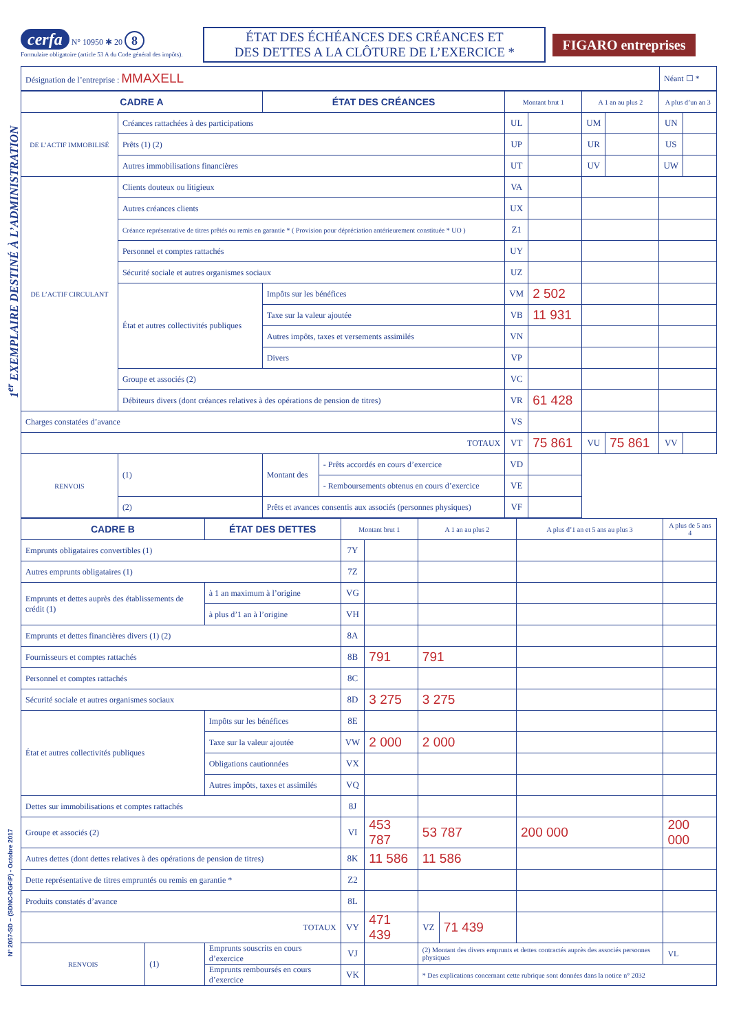1<sup>er</sup> EXEMPLAIRE DESTINÉ À L’ADMINISTRATION
N° 2057-SD – (SDNC-DGFiP) - Octobre 2017
cerfa N° 10950 ✱ 20 8
Formulaire obligatoire (article 53 A du Code général des impôts).
ÉTAT DES ÉCHÉANCES DES CRÉANCES ET
DES DETTES A LA CLÔTURE DE L’EXERCICE *
FIGARO entreprises
| Désignation de l’entreprise : MMAXELL | Néant ☐ * |
| CADRE A | | ÉTAT DES CRÉANCES | | Montant brut 1 | | A 1 an au plus 2 | | A plus d’un an 3 | |
| --- | --- | --- | --- | --- | --- | --- | --- | --- | --- |
| DE L’ACTIF IMMOBILISÉ | Créances rattachées à des participations | | | UL | | UM | | UN | |
| | Prêts (1) (2) | | | UP | | UR | | US | |
| | Autres immobilisations financières | | | UT | | UV | | UW | |
| DE L’ACTIF CIRCULANT | Clients douteux ou litigieux | | | VA | | | | | |
| | Autres créances clients | | | UX | | | | | |
| | Créance représentative de titres prêtés ou remis en garantie * ( Provision pour dépréciation antérieurement constituée * UO ) | | | Z1 | | | | | |
| | Personnel et comptes rattachés | | | UY | | | | | |
| | Sécurité sociale et autres organismes sociaux | | | UZ | | | | | |
| | État et autres collectivités publiques | Impôts sur les bénéfices | | VM | 2 502 | | | | |
| | | Taxe sur la valeur ajoutée | | VB | 11 931 | | | | |
| | | Autres impôts, taxes et versements assimilés | | VN | | | | | |
| | | Divers | | VP | | | | | |
| | Groupe et associés (2) | | | VC | | | | | |
| | Débiteurs divers (dont créances relatives à des opérations de pension de titres) | | | VR | 61 428 | | | | |
| Charges constatées d’avance | | | | VS | | | | | |
| TOTAUX | | | | VT | 75 861 | VU | 75 861 | VV | |
| RENVOIS | (1) | Montant des | - Prêts accordés en cours d’exercice | VD | | | | | |
| | | | - Remboursements obtenus en cours d’exercice | VE | | | | | |
| | (2) | Prêts et avances consentis aux associés (personnes physiques) | | VF | | | | | |
| CADRE B | | ÉTAT DES DETTES | | Montant brut 1 | | A 1 an au plus 2 | | A plus d’1 an et 5 ans au plus 3 | A plus de 5 ans 4 |
| --- | --- | --- | --- | --- | --- | --- | --- | --- | --- |
| Emprunts obligataires convertibles (1) | | | | 7Y | | | | | |
| Autres emprunts obligataires (1) | | | | 7Z | | | | | |
| Emprunts et dettes auprès des établissements de crédit (1) | | | à 1 an maximum à l’origine | VG | | | | | |
| | | | à plus d’1 an à l’origine | VH | | | | | |
| Emprunts et dettes financières divers (1) (2) | | | | 8A | | | | | |
| Fournisseurs et comptes rattachés | | | | 8B | 791 | 791 | | | |
| Personnel et comptes rattachés | | | | 8C | | | | | |
| Sécurité sociale et autres organismes sociaux | | | | 8D | 3 275 | 3 275 | | | |
| État et autres collectivités publiques | | Impôts sur les bénéfices | | 8E | | | | | |
| | | Taxe sur la valeur ajoutée | | VW | 2 000 | 2 000 | | | |
| | | Obligations cautionnées | | VX | | | | | |
| | | Autres impôts, taxes et assimilés | | VQ | | | | | |
| Dettes sur immobilisations et comptes rattachés | | | | 8J | | | | | |
| Groupe et associés (2) | | | | VI | 453 787 | 53 787 | | 200 000 | 200 000 |
| Autres dettes (dont dettes relatives à des opérations de pension de titres) | | | | 8K | 11 586 | 11 586 | | | |
| Dette représentative de titres empruntés ou remis en garantie * | | | | Z2 | | | | | |
| Produits constatés d’avance | | | | 8L | | | | | |
| TOTAUX | | | | VY | 471 439 | VZ | 71 439 | | |
| RENVOIS | (1) | Emprunts souscrits en cours d’exercice | | VJ | | (2) Montant des divers emprunts et dettes contractés auprès des associés personnes physiques | | | VL |
| | | Emprunts remboursés en cours d’exercice | | VK | | * Des explications concernant cette rubrique sont données dans la notice n° 2032 | | | |